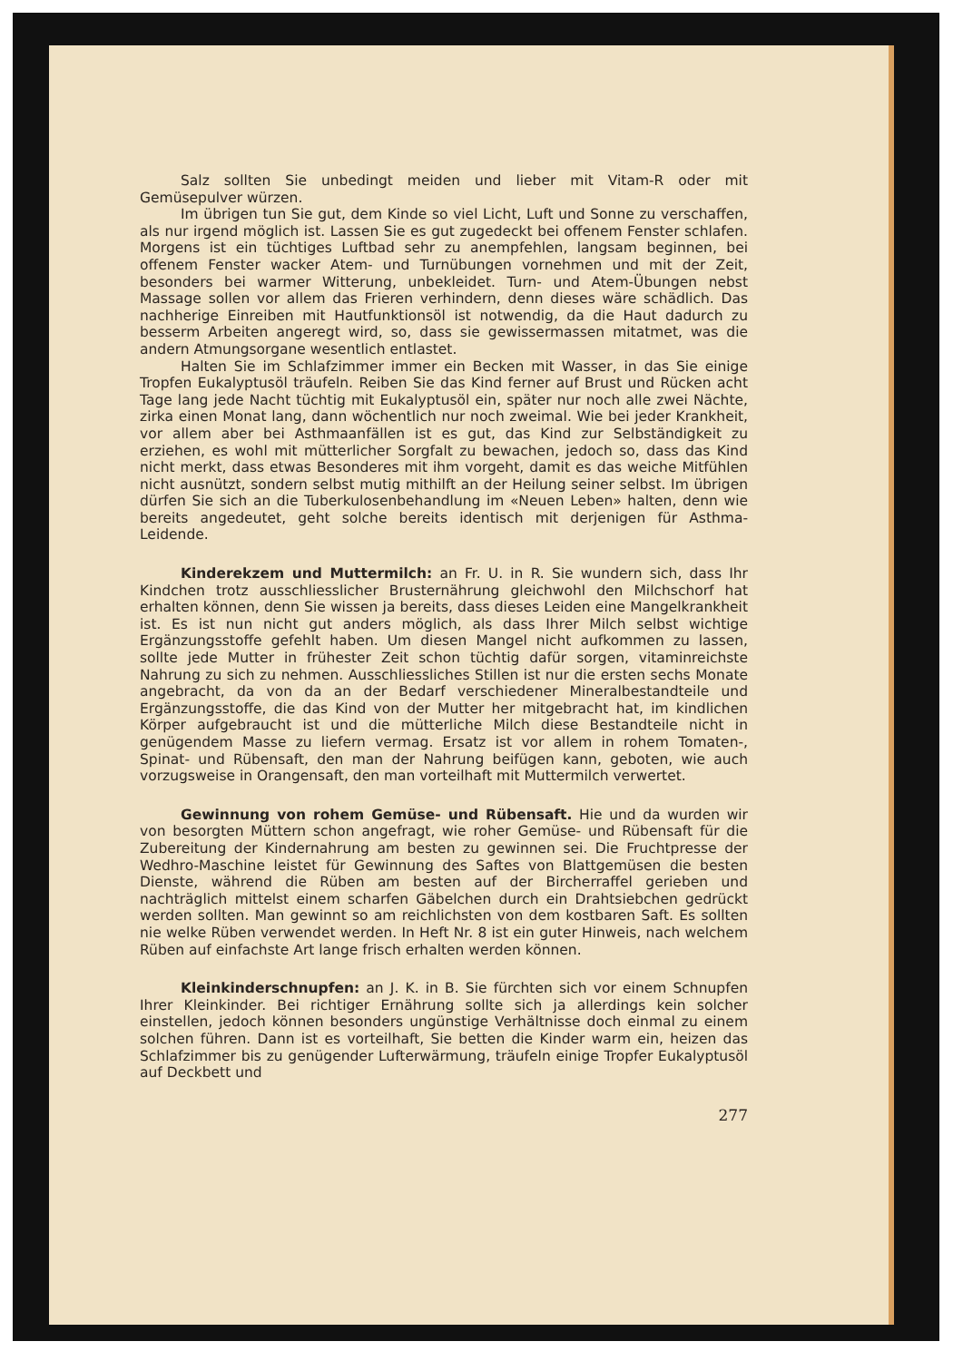Salz sollten Sie unbedingt meiden und lieber mit Vitam-R oder mit Gemüsepulver würzen.
Im übrigen tun Sie gut, dem Kinde so viel Licht, Luft und Sonne zu verschaffen, als nur irgend möglich ist. Lassen Sie es gut zugedeckt bei offenem Fenster schlafen. Morgens ist ein tüchtiges Luftbad sehr zu anempfehlen, langsam beginnen, bei offenem Fenster wacker Atem- und Turnübungen vornehmen und mit der Zeit, besonders bei warmer Witterung, unbekleidet. Turn- und Atem-Übungen nebst Massage sollen vor allem das Frieren verhindern, denn dieses wäre schädlich. Das nachherige Einreiben mit Hautfunktionsöl ist notwendig, da die Haut dadurch zu besserm Arbeiten angeregt wird, so, dass sie gewissermassen mitatmet, was die andern Atmungsorgane wesentlich entlastet.
Halten Sie im Schlafzimmer immer ein Becken mit Wasser, in das Sie einige Tropfen Eukalyptusöl träufeln. Reiben Sie das Kind ferner auf Brust und Rücken acht Tage lang jede Nacht tüchtig mit Eukalyptusöl ein, später nur noch alle zwei Nächte, zirka einen Monat lang, dann wöchentlich nur noch zweimal. Wie bei jeder Krankheit, vor allem aber bei Asthmaanfällen ist es gut, das Kind zur Selbständigkeit zu erziehen, es wohl mit mütterlicher Sorgfalt zu bewachen, jedoch so, dass das Kind nicht merkt, dass etwas Besonderes mit ihm vorgeht, damit es das weiche Mitfühlen nicht ausnützt, sondern selbst mutig mithilft an der Heilung seiner selbst. Im übrigen dürfen Sie sich an die Tuberkulosenbehandlung im «Neuen Leben» halten, denn wie bereits angedeutet, geht solche bereits identisch mit derjenigen für Asthma-Leidende.
Kinderekzem und Muttermilch: an Fr. U. in R. Sie wundern sich, dass Ihr Kindchen trotz ausschliesslicher Brusternährung gleichwohl den Milchschorf hat erhalten können, denn Sie wissen ja bereits, dass dieses Leiden eine Mangelkrankheit ist. Es ist nun nicht gut anders möglich, als dass Ihrer Milch selbst wichtige Ergänzungsstoffe gefehlt haben. Um diesen Mangel nicht aufkommen zu lassen, sollte jede Mutter in frühester Zeit schon tüchtig dafür sorgen, vitaminreichste Nahrung zu sich zu nehmen. Ausschliessliches Stillen ist nur die ersten sechs Monate angebracht, da von da an der Bedarf verschiedener Mineralbestandteile und Ergänzungsstoffe, die das Kind von der Mutter her mitgebracht hat, im kindlichen Körper aufgebraucht ist und die mütterliche Milch diese Bestandteile nicht in genügendem Masse zu liefern vermag. Ersatz ist vor allem in rohem Tomaten-, Spinat- und Rübensaft, den man der Nahrung beifügen kann, geboten, wie auch vorzugsweise in Orangensaft, den man vorteilhaft mit Muttermilch verwertet.
Gewinnung von rohem Gemüse- und Rübensaft. Hie und da wurden wir von besorgten Müttern schon angefragt, wie roher Gemüse- und Rübensaft für die Zubereitung der Kindernahrung am besten zu gewinnen sei. Die Fruchtpresse der Wedhro-Maschine leistet für Gewinnung des Saftes von Blattgemüsen die besten Dienste, während die Rüben am besten auf der Bircherraffel gerieben und nachträglich mittelst einem scharfen Gäbelchen durch ein Drahtsiebchen gedrückt werden sollten. Man gewinnt so am reichlichsten von dem kostbaren Saft. Es sollten nie welke Rüben verwendet werden. In Heft Nr. 8 ist ein guter Hinweis, nach welchem Rüben auf einfachste Art lange frisch erhalten werden können.
Kleinkinderschnupfen: an J. K. in B. Sie fürchten sich vor einem Schnupfen Ihrer Kleinkinder. Bei richtiger Ernährung sollte sich ja allerdings kein solcher einstellen, jedoch können besonders ungünstige Verhältnisse doch einmal zu einem solchen führen. Dann ist es vorteilhaft, Sie betten die Kinder warm ein, heizen das Schlafzimmer bis zu genügender Lufterwärmung, träufeln einige Tropfer Eukalyptusöl auf Deckbett und
277